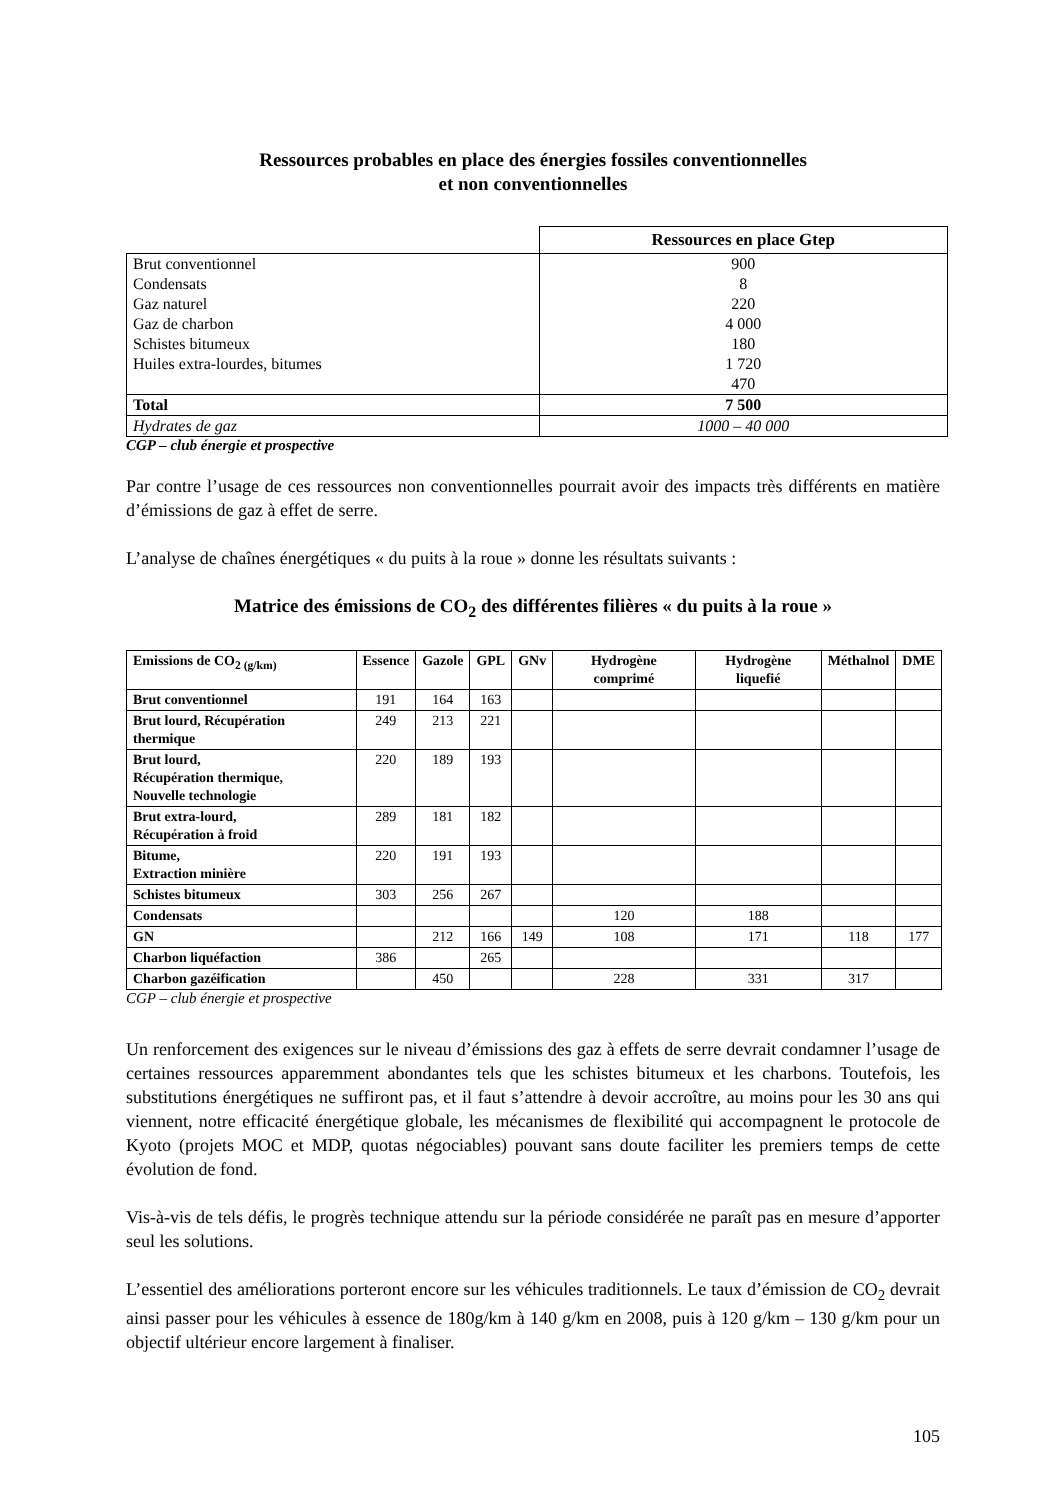Ressources probables en place des énergies fossiles conventionnelles
et non conventionnelles
| | Ressources en place Gtep |
| Brut conventionnel | 900 |
| Condensats | 8 |
| Gaz naturel | 220 |
| Gaz de charbon | 4 000 |
| Schistes bitumeux | 180 |
| Huiles extra-lourdes, bitumes | 1 720 |
| | 470 |
| Total | 7 500 |
| Hydrates de gaz | 1000 – 40 000 |
CGP – club énergie et prospective
Par contre l’usage de ces ressources non conventionnelles pourrait avoir des impacts très différents en matière d’émissions de gaz à effet de serre.
L’analyse de chaînes énergétiques « du puits à la roue » donne les résultats suivants :
Matrice des émissions de CO<sub>2</sub> des différentes filières « du puits à la roue »
| Emissions de CO<sub>2 (g/km)</sub> | Essence | Gazole | GPL | GNv | Hydrogène comprimé | Hydrogène liquefié | Méthalnol | DME |
| --- | --- | --- | --- | --- | --- | --- | --- | --- |
| Brut conventionnel | 191 | 164 | 163 | | | | | |
| Brut lourd, Récupération thermique | 249 | 213 | 221 | | | | | |
| Brut lourd, Récupération thermique, Nouvelle technologie | 220 | 189 | 193 | | | | | |
| Brut extra-lourd, Récupération à froid | 289 | 181 | 182 | | | | | |
| Bitume, Extraction minière | 220 | 191 | 193 | | | | | |
| Schistes bitumeux | 303 | 256 | 267 | | | | | |
| Condensats | | | | | 120 | 188 | | |
| GN | | 212 | 166 | 149 | 108 | 171 | 118 | 177 |
| Charbon liquéfaction | 386 | | 265 | | | | | |
| Charbon gazéification | | 450 | | | 228 | 331 | 317 | |
CGP – club énergie et prospective
Un renforcement des exigences sur le niveau d’émissions des gaz à effets de serre devrait condamner l’usage de certaines ressources apparemment abondantes tels que les schistes bitumeux et les charbons. Toutefois, les substitutions énergétiques ne suffiront pas, et il faut s’attendre à devoir accroître, au moins pour les 30 ans qui viennent, notre efficacité énergétique globale, les mécanismes de flexibilité qui accompagnent le protocole de Kyoto (projets MOC et MDP, quotas négociables) pouvant sans doute faciliter les premiers temps de cette évolution de fond.
Vis-à-vis de tels défis, le progrès technique attendu sur la période considérée ne paraît pas en mesure d’apporter seul les solutions.
L’essentiel des améliorations porteront encore sur les véhicules traditionnels. Le taux d’émission de CO<sub>2</sub> devrait ainsi passer pour les véhicules à essence de 180g/km à 140 g/km en 2008, puis à 120 g/km – 130 g/km pour un objectif ultérieur encore largement à finaliser.
105